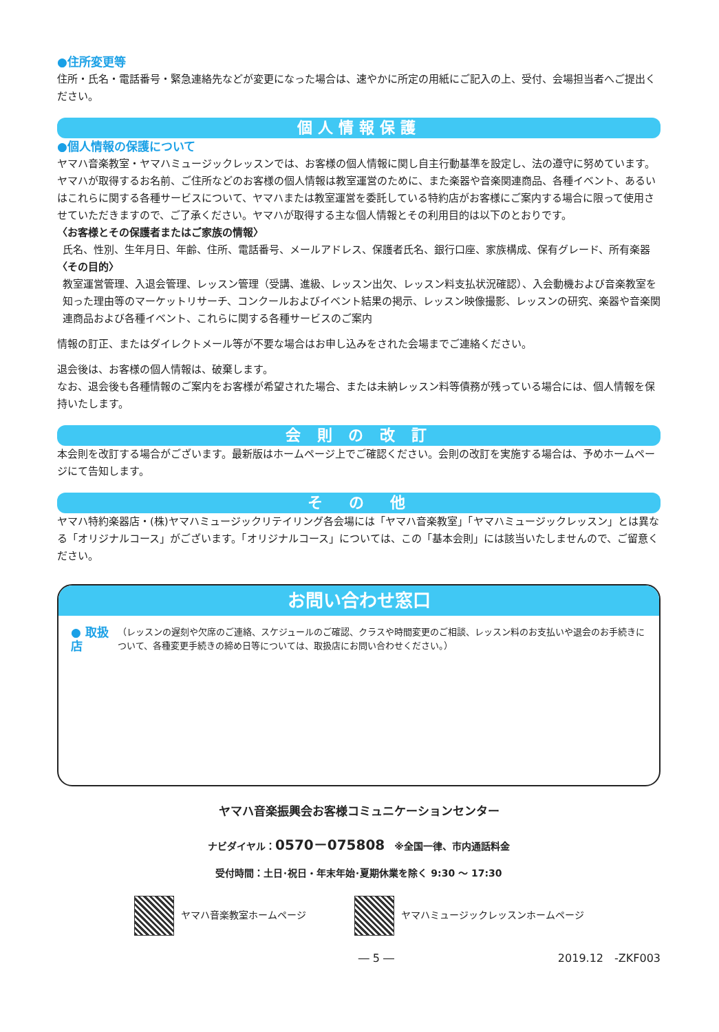●住所変更等
住所・氏名・電話番号・緊急連絡先などが変更になった場合は、速やかに所定の用紙にご記入の上、受付、会場担当者へご提出ください。
個人情報保護
●個人情報の保護について
ヤマハ音楽教室・ヤマハミュージックレッスンでは、お客様の個人情報に関し自主行動基準を設定し、法の遵守に努めています。ヤマハが取得するお名前、ご住所などのお客様の個人情報は教室運営のために、また楽器や音楽関連商品、各種イベント、あるいはこれらに関する各種サービスについて、ヤマハまたは教室運営を委託している特約店がお客様にご案内する場合に限って使用させていただきますので、ご了承ください。ヤマハが取得する主な個人情報とその利用目的は以下のとおりです。
〈お客様とその保護者またはご家族の情報〉
氏名、性別、生年月日、年齢、住所、電話番号、メールアドレス、保護者氏名、銀行口座、家族構成、保有グレード、所有楽器
〈その目的〉
教室運営管理、入退会管理、レッスン管理（受講、進級、レッスン出欠、レッスン料支払状況確認）、入会動機および音楽教室を知った理由等のマーケットリサーチ、コンクールおよびイベント結果の掲示、レッスン映像撮影、レッスンの研究、楽器や音楽関連商品および各種イベント、これらに関する各種サービスのご案内
情報の訂正、またはダイレクトメール等が不要な場合はお申し込みをされた会場までご連絡ください。
退会後は、お客様の個人情報は、破棄します。
なお、退会後も各種情報のご案内をお客様が希望された場合、または未納レッスン料等債務が残っている場合には、個人情報を保持いたします。
会 則 の 改 訂
本会則を改訂する場合がございます。最新版はホームページ上でご確認ください。会則の改訂を実施する場合は、予めホームページにて告知します。
そ　の　他
ヤマハ特約楽器店・(株)ヤマハミュージックリテイリング各会場には「ヤマハ音楽教室」「ヤマハミュージックレッスン」とは異なる「オリジナルコース」がございます。「オリジナルコース」については、この「基本会則」には該当いたしませんので、ご留意ください。
お問い合わせ窓口
● 取扱店
（レッスンの遅刻や欠席のご連絡、スケジュールのご確認、クラスや時間変更のご相談、レッスン料のお支払いや退会のお手続きについて、各種変更手続きの締め日等については、取扱店にお問い合わせください。）
ヤマハ音楽振興会お客様コミュニケーションセンター
ナビダイヤル：0570－075808　※全国一律、市内通話料金
受付時間：土日･祝日・年末年始･夏期休業を除く 9:30 ～ 17:30
ヤマハ音楽教室ホームページ
ヤマハミュージックレッスンホームページ
― 5 ― 2019.12　-ZKF003